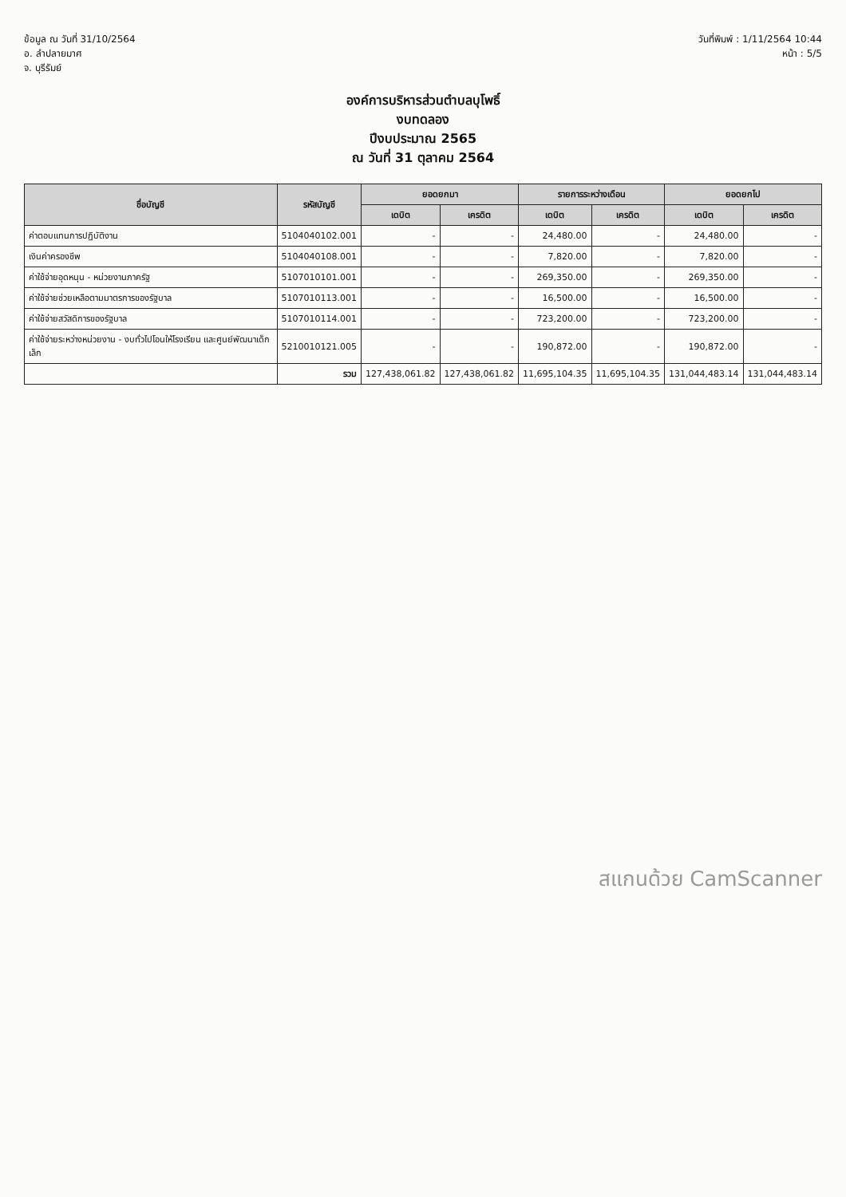ข้อมูล ณ วันที่ 31/10/2564
อ. ลำปลายมาศ
จ. บุรีรัมย์
วันที่พิมพ์ : 1/11/2564 10:44
หน้า : 5/5
องค์การบริหารส่วนตำบลบุโพธิ์
งบทดลอง
ปีงบประมาณ 2565
ณ วันที่ 31 ตุลาคม 2564
| ชื่อบัญชี | รหัสบัญชี | ยอดยกมา | | รายการระหว่างเดือน | | ยอดยกไป | |
| --- | --- | --- | --- | --- | --- | --- | --- |
| | | เดบิต | เครดิต | เดบิต | เครดิต | เดบิต | เครดิต |
| ค่าตอบแทนการปฏิบัติงาน | 5104040102.001 | - | - | 24,480.00 | - | 24,480.00 | - |
| เงินค่าครองชีพ | 5104040108.001 | - | - | 7,820.00 | - | 7,820.00 | - |
| ค่าใช้จ่ายอุดหนุน - หน่วยงานภาครัฐ | 5107010101.001 | - | - | 269,350.00 | - | 269,350.00 | - |
| ค่าใช้จ่ายช่วยเหลือตามมาตรการของรัฐบาล | 5107010113.001 | - | - | 16,500.00 | - | 16,500.00 | - |
| ค่าใช้จ่ายสวัสดิการของรัฐบาล | 5107010114.001 | - | - | 723,200.00 | - | 723,200.00 | - |
| ค่าใช้จ่ายระหว่างหน่วยงาน - งบทั่วไปโอนให้โรงเรียน และศูนย์พัฒนาเด็กเล็ก | 5210010121.005 | - | - | 190,872.00 | - | 190,872.00 | - |
| | รวม | 127,438,061.82 | 127,438,061.82 | 11,695,104.35 | 11,695,104.35 | 131,044,483.14 | 131,044,483.14 |
สแกนด้วย CamScanner